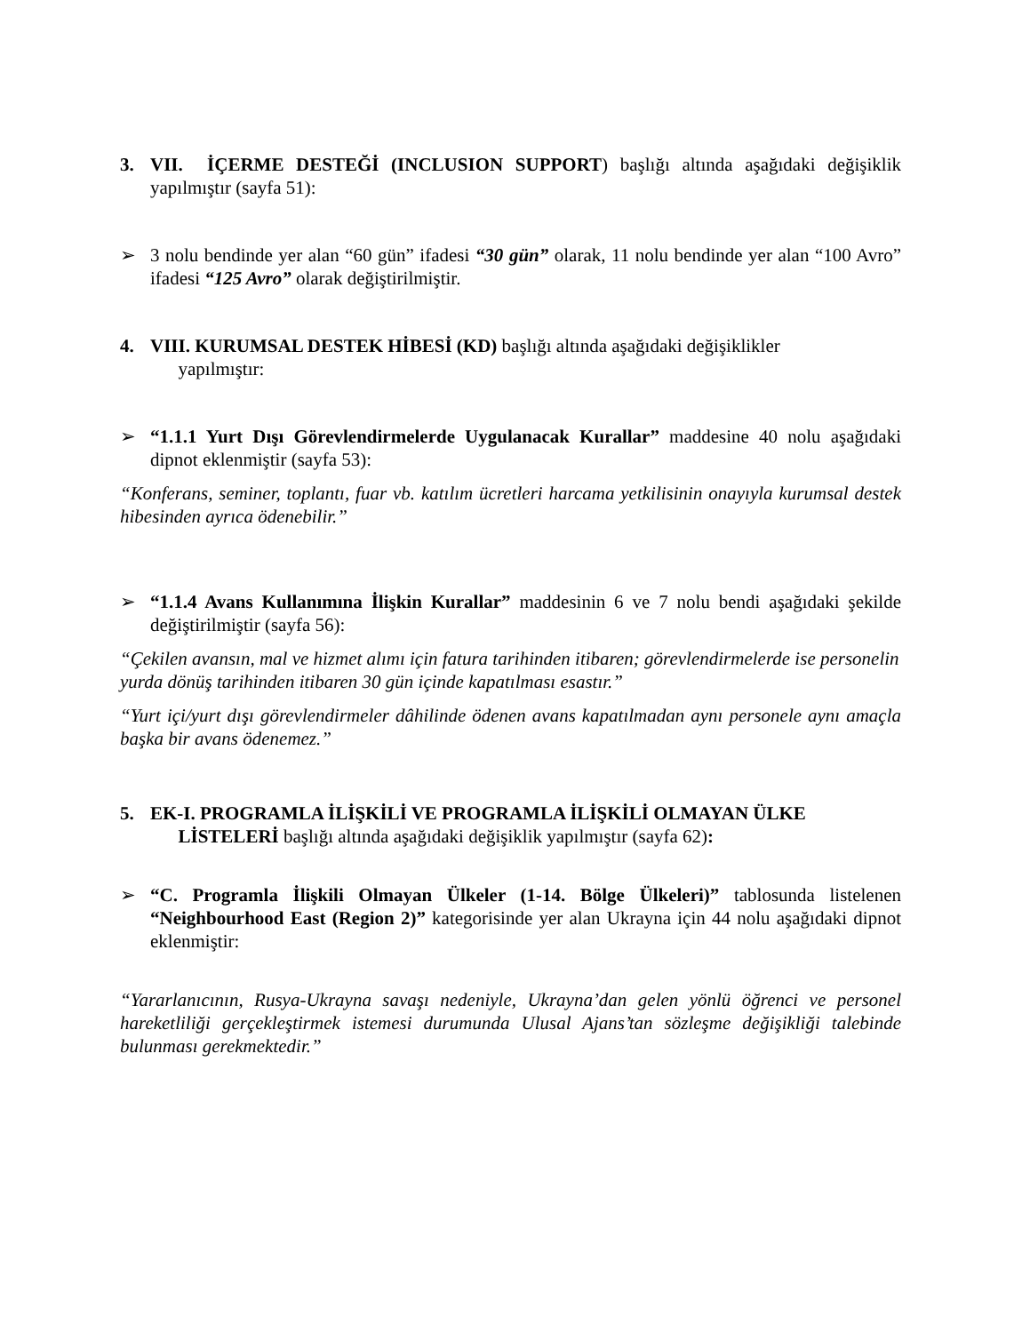3. VII. İÇERME DESTEĞİ (INCLUSION SUPPORT) başlığı altında aşağıdaki değişiklik yapılmıştır (sayfa 51):
➢ 3 nolu bendinde yer alan “60 gün” ifadesi “30 gün” olarak, 11 nolu bendinde yer alan “100 Avro” ifadesi “125 Avro” olarak değiştirilmiştir.
4. VIII. KURUMSAL DESTEK HİBESİ (KD) başlığı altında aşağıdaki değişiklikler
yapılmıştır:
➢ “1.1.1 Yurt Dışı Görevlendirmelerde Uygulanacak Kurallar” maddesine 40 nolu aşağıdaki dipnot eklenmiştir (sayfa 53):
“Konferans, seminer, toplantı, fuar vb. katılım ücretleri harcama yetkilisinin onayıyla kurumsal destek hibesinden ayrıca ödenebilir.”
➢ “1.1.4 Avans Kullanımına İlişkin Kurallar” maddesinin 6 ve 7 nolu bendi aşağıdaki şekilde değiştirilmiştir (sayfa 56):
“Çekilen avansın, mal ve hizmet alımı için fatura tarihinden itibaren; görevlendirmelerde ise personelin yurda dönüş tarihinden itibaren 30 gün içinde kapatılması esastır.”
“Yurt içi/yurt dışı görevlendirmeler dâhilinde ödenen avans kapatılmadan aynı personele aynı amaçla başka bir avans ödenemez.”
5. EK-I. PROGRAMLA İLİŞKİLİ VE PROGRAMLA İLİŞKİLİ OLMAYAN ÜLKE
LİSTELERİ başlığı altında aşağıdaki değişiklik yapılmıştır (sayfa 62):
➢ “C. Programla İlişkili Olmayan Ülkeler (1-14. Bölge Ülkeleri)” tablosunda listelenen “Neighbourhood East (Region 2)” kategorisinde yer alan Ukrayna için 44 nolu aşağıdaki dipnot eklenmiştir:
“Yararlanıcının, Rusya-Ukrayna savaşı nedeniyle, Ukrayna’dan gelen yönlü öğrenci ve personel hareketliliği gerçekleştirmek istemesi durumunda Ulusal Ajans’tan sözleşme değişikliği talebinde bulunması gerekmektedir.”